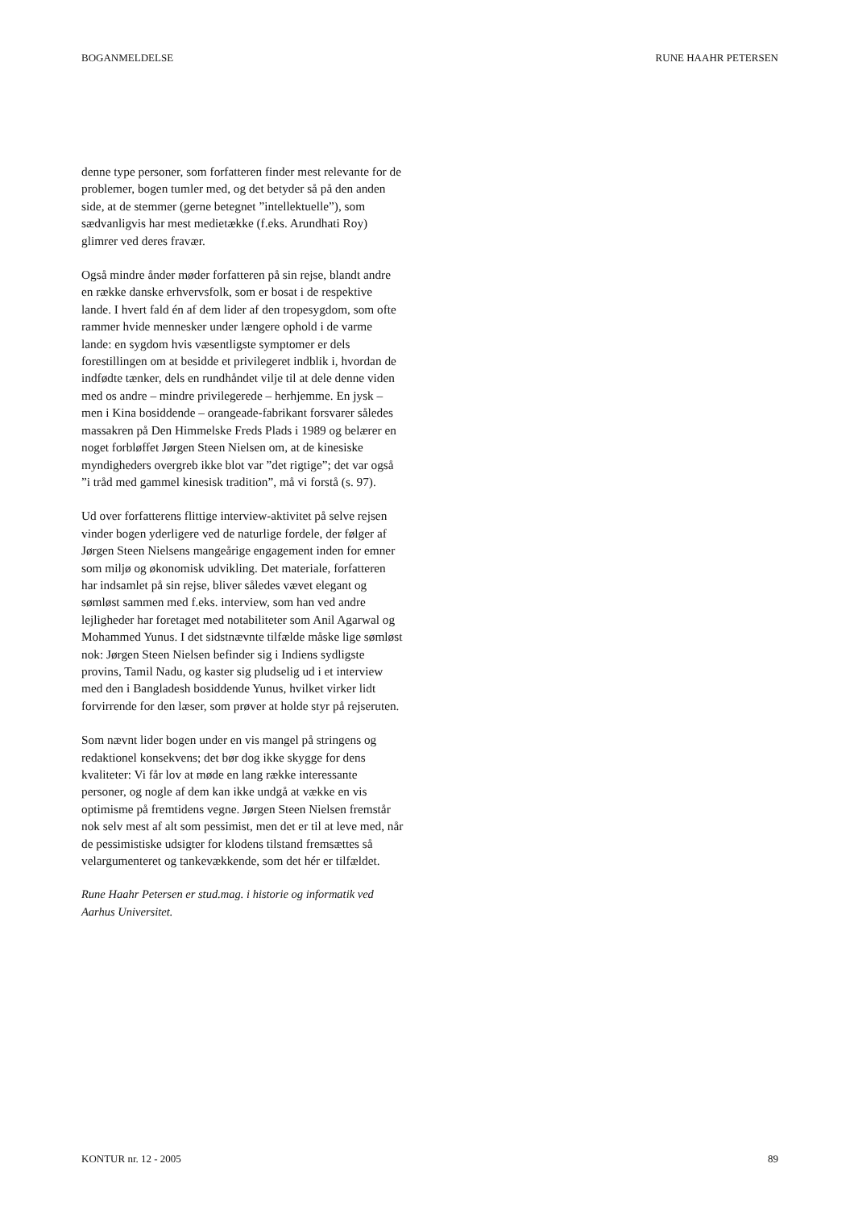BOGANMELDELSE RUNE HAAHR PETERSEN
denne type personer, som forfatteren finder mest relevante for de problemer, bogen tumler med, og det betyder så på den anden side, at de stemmer (gerne betegnet ”intellektuelle”), som sædvanligvis har mest medietække (f.eks. Arundhati Roy) glimrer ved deres fravær.
Også mindre ånder møder forfatteren på sin rejse, blandt andre en række danske erhvervsfolk, som er bosat i de respektive lande. I hvert fald én af dem lider af den tropesygdom, som ofte rammer hvide mennesker under længere ophold i de varme lande: en sygdom hvis væsentligste symptomer er dels forestillingen om at besidde et privilegeret indblik i, hvordan de indfødte tænker, dels en rundhåndet vilje til at dele denne viden med os andre – mindre privilegerede – herhjemme. En jysk – men i Kina bosiddende – orangeade-fabrikant forsvarer således massakren på Den Himmelske Freds Plads i 1989 og belærer en noget forbløffet Jørgen Steen Nielsen om, at de kinesiske myndigheders overgreb ikke blot var ”det rigtige”; det var også ”i tråd med gammel kinesisk tradition”, må vi forstå (s. 97).
Ud over forfatterens flittige interview-aktivitet på selve rejsen vinder bogen yderligere ved de naturlige fordele, der følger af Jørgen Steen Nielsens mangeårige engagement inden for emner som miljø og økonomisk udvikling. Det materiale, forfatteren har indsamlet på sin rejse, bliver således vævet elegant og sømløst sammen med f.eks. interview, som han ved andre lejligheder har foretaget med notabiliteter som Anil Agarwal og Mohammed Yunus. I det sidstnævnte tilfælde måske lige sømløst nok: Jørgen Steen Nielsen befinder sig i Indiens sydligste provins, Tamil Nadu, og kaster sig pludselig ud i et interview med den i Bangladesh bosiddende Yunus, hvilket virker lidt forvirrende for den læser, som prøver at holde styr på rejseruten.
Som nævnt lider bogen under en vis mangel på stringens og redaktionel konsekvens; det bør dog ikke skygge for dens kvaliteter: Vi får lov at møde en lang række interessante personer, og nogle af dem kan ikke undgå at vække en vis optimisme på fremtidens vegne. Jørgen Steen Nielsen fremstår nok selv mest af alt som pessimist, men det er til at leve med, når de pessimistiske udsigter for klodens tilstand fremsættes så velargumenteret og tankevækkende, som det hér er tilfældet.
Rune Haahr Petersen er stud.mag. i historie og informatik ved Aarhus Universitet.
KONTUR nr. 12 - 2005 89